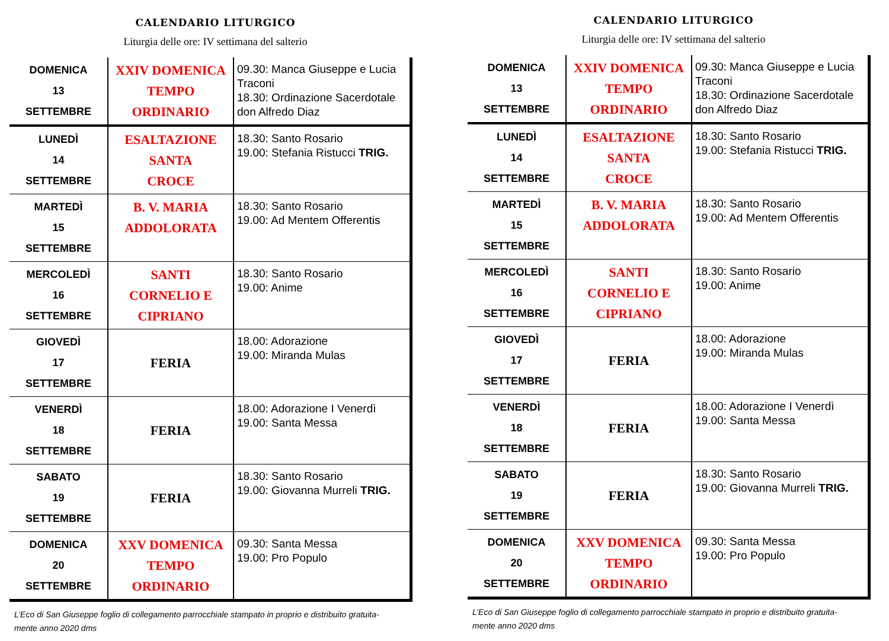CALENDARIO LITURGICO
Liturgia delle ore: IV settimana del salterio
| DOMENICA 13 SETTEMBRE | XXIV DOMENICA TEMPO ORDINARIO | 09.30: Manca Giuseppe e Lucia Traconi 18.30: Ordinazione Sacerdotale don Alfredo Diaz |
| LUNEDÌ 14 SETTEMBRE | ESALTAZIONE SANTA CROCE | 18.30: Santo Rosario 19.00: Stefania Ristucci TRIG. |
| MARTEDÌ 15 SETTEMBRE | B. V. MARIA ADDOLORATA | 18.30: Santo Rosario 19.00: Ad Mentem Offerentis |
| MERCOLEDÌ 16 SETTEMBRE | SANTI CORNELIO E CIPRIANO | 18.30: Santo Rosario 19.00: Anime |
| GIOVEDÌ 17 SETTEMBRE | FERIA | 18.00: Adorazione 19.00: Miranda Mulas |
| VENERDÌ 18 SETTEMBRE | FERIA | 18.00: Adorazione I Venerdì 19.00: Santa Messa |
| SABATO 19 SETTEMBRE | FERIA | 18.30: Santo Rosario 19.00: Giovanna Murreli TRIG. |
| DOMENICA 20 SETTEMBRE | XXV DOMENICA TEMPO ORDINARIO | 09.30: Santa Messa 19.00: Pro Populo |
L’Eco di San Giuseppe foglio di collegamento parrocchiale stampato in proprio e distribuito gratuita-
mente anno 2020 dms
CALENDARIO LITURGICO
Liturgia delle ore: IV settimana del salterio
| DOMENICA 13 SETTEMBRE | XXIV DOMENICA TEMPO ORDINARIO | 09.30: Manca Giuseppe e Lucia Traconi 18.30: Ordinazione Sacerdotale don Alfredo Diaz |
| LUNEDÌ 14 SETTEMBRE | ESALTAZIONE SANTA CROCE | 18.30: Santo Rosario 19.00: Stefania Ristucci TRIG. |
| MARTEDÌ 15 SETTEMBRE | B. V. MARIA ADDOLORATA | 18.30: Santo Rosario 19.00: Ad Mentem Offerentis |
| MERCOLEDÌ 16 SETTEMBRE | SANTI CORNELIO E CIPRIANO | 18.30: Santo Rosario 19.00: Anime |
| GIOVEDÌ 17 SETTEMBRE | FERIA | 18.00: Adorazione 19.00: Miranda Mulas |
| VENERDÌ 18 SETTEMBRE | FERIA | 18.00: Adorazione I Venerdì 19.00: Santa Messa |
| SABATO 19 SETTEMBRE | FERIA | 18.30: Santo Rosario 19.00: Giovanna Murreli TRIG. |
| DOMENICA 20 SETTEMBRE | XXV DOMENICA TEMPO ORDINARIO | 09.30: Santa Messa 19.00: Pro Populo |
L’Eco di San Giuseppe foglio di collegamento parrocchiale stampato in proprio e distribuito gratuita-
mente anno 2020 dms